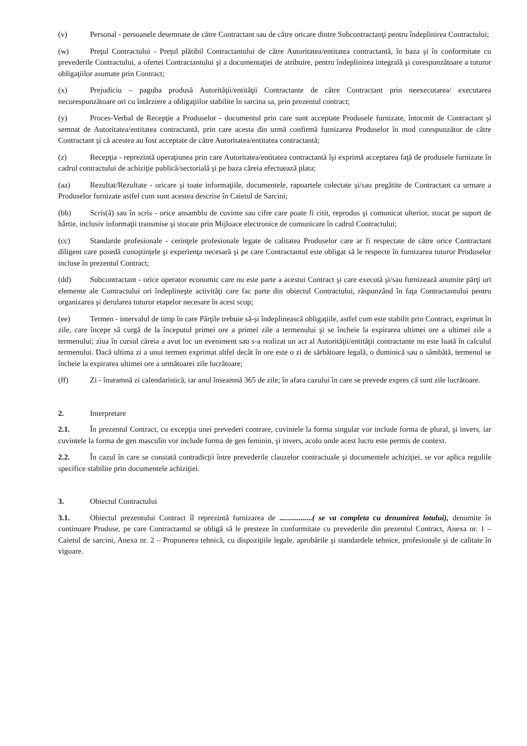(v) Personal - persoanele desemnate de către Contractant sau de către oricare dintre Subcontractanţi pentru îndeplinirea Contractului;
(w) Preţul Contractului - Preţul plătibil Contractantului de către Autoritatea/entitatea contractantă, în baza şi în conformitate cu prevederile Contractului, a ofertei Contractantului şi a documentaţiei de atribuire, pentru îndeplinirea integrală şi corespunzătoare a tuturor obligaţiilor asumate prin Contract;
(x) Prejudiciu – paguba produsă Autorităţii/entităţii Contractante de către Contractant prin neexecutarea/ executarea necorespunzătoare ori cu întârziere a obligaţiilor stabilite în sarcina sa, prin prezentul contract;
(y) Proces-Verbal de Recepţie a Produselor - documentul prin care sunt acceptate Produsele furnizate, întocmit de Contractant şi semnat de Autoritatea/entitatea contractantă, prin care acesta din urmă confirmă furnizarea Produselor în mod corespunzător de către Contractant şi că acestea au fost acceptate de către Autoritatea/entitatea contractantă;
(z) Recepţia - reprezintă operaţiunea prin care Autoritatea/entitatea contractantă îşi exprimă acceptarea faţă de produsele furnizate în cadrul contractului de achiziţie publică/sectorială şi pe baza căreia efectuează plata;
(aa) Rezultat/Rezultate - oricare şi toate informaţiile, documentele, rapoartele colectate şi/sau pregătite de Contractant ca urmare a Produselor furnizate astfel cum sunt acestea descrise în Caietul de Sarcini;
(bb) Scris(ă) sau în scris - orice ansamblu de cuvinte sau cifre care poate fi citit, reprodus şi comunicat ulterior, stocat pe suport de hârtie, inclusiv informaţii transmise şi stocate prin Mijloace electronice de comunicare în cadrul Contractului;
(cc) Standarde profesionale - cerinţele profesionale legate de calitatea Produselor care ar fi respectate de către orice Contractant diligent care posedă cunoştinţele şi experienţa necesară şi pe care Contractantul este obligat să le respecte în furnizarea tuturor Produselor incluse în prezentul Contract;
(dd) Subcontractant - orice operator economic care nu este parte a acestui Contract şi care execută şi/sau furnizează anumite părţi ori elemente ale Contractului ori îndeplineşte activităţi care fac parte din obiectul Contractului, răspunzând în faţa Contractantului pentru organizarea şi derularea tuturor etapelor necesare în acest scop;
(ee) Termen - intervalul de timp în care Părţile trebuie să-şi îndeplinească obligaţiile, astfel cum este stabilit prin Contract, exprimat în zile, care începe să curgă de la începutul primei ore a primei zile a termenului şi se încheie la expirarea ultimei ore a ultimei zile a termenului; ziua în cursul căreia a avut loc un eveniment sau s-a realizat un act al Autorităţii/entităţii contractante nu este luată în calculul termenului. Dacă ultima zi a unui termen exprimat altfel decât în ore este o zi de sărbătoare legală, o duminică sau o sâmbătă, termenul se încheie la expirarea ultimei ore a următoarei zile lucrătoare;
(ff) Zi - înseamnă zi calendaristică, iar anul înseamnă 365 de zile; în afara cazului în care se prevede expres că sunt zile lucrătoare.
2. Interpretare
2.1. În prezentul Contract, cu excepţia unei prevederi contrare, cuvintele la forma singular vor include forma de plural, şi invers, iar cuvintele la forma de gen masculin vor include forma de gen feminin, şi invers, acolo unde acest lucru este permis de context.
2.2. În cazul în care se constată contradicţii între prevederile clauzelor contractuale şi documentele achiziţiei, se vor aplica regulile specifice stabilite prin documentele achiziţiei.
3. Obiectul Contractului
3.1. Obiectul prezentului Contract îl reprezintă furnizarea de .................( se va completa cu denumirea lotului), denumite în continuare Produse, pe care Contractantul se obligă să le presteze în conformitate cu prevederile din prezentul Contract, Anexa nr. 1 – Caietul de sarcini, Anexa nr. 2 – Propunerea tehnică, cu dispoziţiile legale, aprobările şi standardele tehnice, profesionale şi de calitate în vigoare.